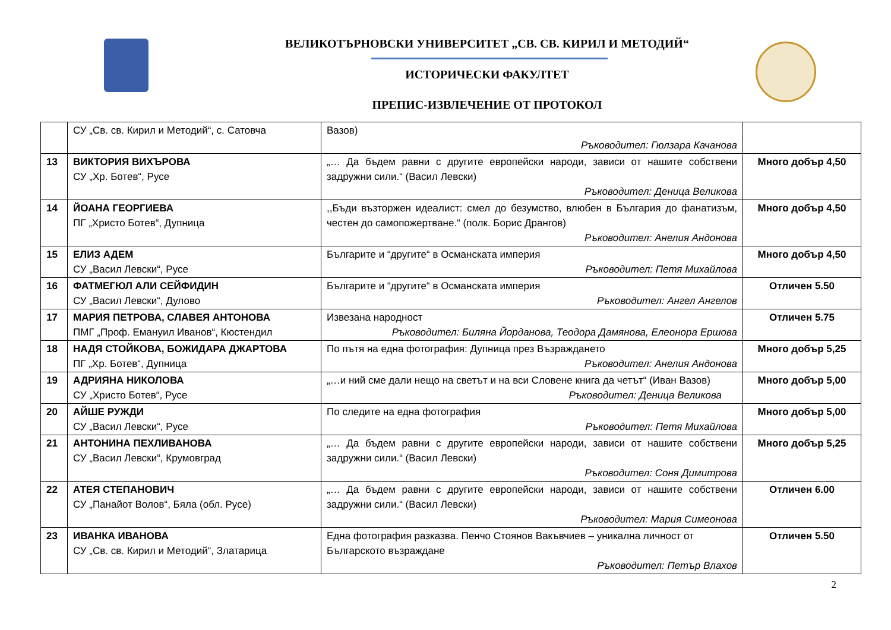ВЕЛИКОТЪРНОВСКИ УНИВЕРСИТЕТ „СВ. СВ. КИРИЛ И МЕТОДИЙ“
ИСТОРИЧЕСКИ ФАКУЛТЕТ
ПРЕПИС-ИЗВЛЕЧЕНИЕ ОТ ПРОТОКОЛ
| | СУ „Св. св. Кирил и Методий“, с. Сатовча | Вазов) Ръководител: Гюлзара Качанова | |
| 13 | ВИКТОРИЯ ВИХЪРОВА СУ „Хр. Ботев“, Русе | „… Да бъдем равни с другите европейски народи, зависи от нашите собствени задружни сили.“ (Васил Левски) Ръководител: Деница Великова | Много добър 4,50 |
| 14 | ЙОАНА ГЕОРГИЕВА ПГ „Христо Ботев“, Дупница | ,,Бъди възторжен идеалист: смел до безумство, влюбен в България до фанатизъм, честен до самопожертване.“ (полк. Борис Дрангов) Ръководител: Анелия Андонова | Много добър 4,50 |
| 15 | ЕЛИЗ АДЕМ СУ „Васил Левски“, Русе | Българите и “другите“ в Османската империя Ръководител: Петя Михайлова | Много добър 4,50 |
| 16 | ФАТМЕГЮЛ АЛИ СЕЙФИДИН СУ „Васил Левски“, Дулово | Българите и “другите“ в Османската империя Ръководител: Ангел Ангелов | Отличен 5.50 |
| 17 | МАРИЯ ПЕТРОВА, СЛАВЕЯ АНТОНОВА ПМГ „Проф. Емануил Иванов“, Кюстендил | Извезана народност Ръководител: Биляна Йорданова, Теодора Дамянова, Елеонора Ершова | Отличен 5.75 |
| 18 | НАДЯ СТОЙКОВА, БОЖИДАРА ДЖАРТОВА ПГ „Хр. Ботев“, Дупница | По пътя на една фотография: Дупница през Възраждането Ръководител: Анелия Андонова | Много добър 5,25 |
| 19 | АДРИЯНА НИКОЛОВА СУ „Христо Ботев“, Русе | „…и ний сме дали нещо на светът и на вси Словене книга да четът“ (Иван Вазов) Ръководител: Деница Великова | Много добър 5,00 |
| 20 | АЙШЕ РУЖДИ СУ „Васил Левски“, Русе | По следите на една фотография Ръководител: Петя Михайлова | Много добър 5,00 |
| 21 | АНТОНИНА ПЕХЛИВАНОВА СУ „Васил Левски“, Крумовград | „… Да бъдем равни с другите европейски народи, зависи от нашите собствени задружни сили.“ (Васил Левски) Ръководител: Соня Димитрова | Много добър 5,25 |
| 22 | АТЕЯ СТЕПАНОВИЧ СУ „Панайот Волов“, Бяла (обл. Русе) | „… Да бъдем равни с другите европейски народи, зависи от нашите собствени задружни сили.“ (Васил Левски) Ръководител: Мария Симеонова | Отличен 6.00 |
| 23 | ИВАНКА ИВАНОВА СУ „Св. св. Кирил и Методий“, Златарица | Една фотография разказва. Пенчо Стоянов Вакъвчиев – уникална личност от Българското възраждане Ръководител: Петър Влахов | Отличен 5.50 |
2